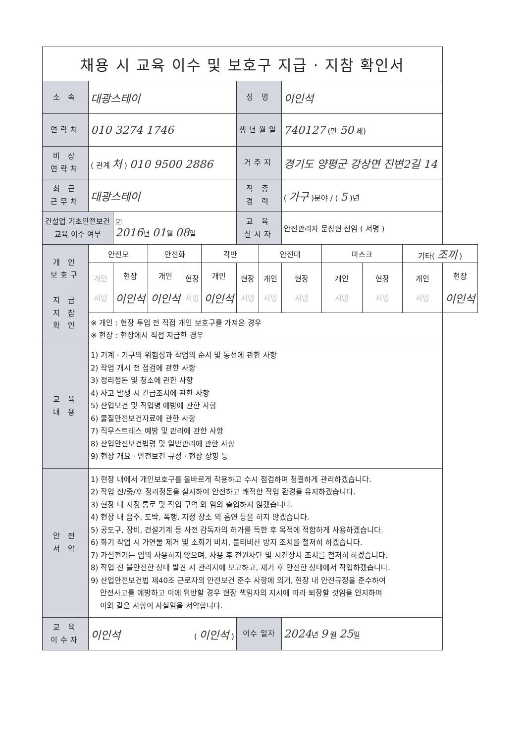| 채용 시 교육 이수 및 보호구 지급 · 지참 확인서 | | | | | | | | | | | | |
| 소 속 | 대광스테이 | | | | | 성 명 | | 이인석 | | | | |
| 연락처 | 010 3274 1746 | | | | | 생년월일 | | 740127 (만 50 세) | | | | |
| 비 상 연락처 | ( 관계 처 ) 010 9500 2886 | | | | | 거주지 | | 경기도 양평군 강상면 진변2길 14 | | | | |
| 최 근 근무처 | 대광스테이 | | | | | 직 종 경 력 | | ( 가구 )분야 / ( 5 )년 | | | | |
| 건설업 기초안전보건 교육 이수 여부 | | ☑ 2016 년 01 월 08 일 | | | | 교 육 실시자 | | 안전관리자 문창현 선임 ( 서명 ) | | | | |
| 개 인 보호구 지 급 지 참 확 인 | 안전모 | | 안전화 | | 각반 | | 안전대 | | 마스크 | | 기타( 조끼 ) | |
| | 개인 서명 | 현장 이인석 | 개인 이인석 | 현장 서명 | 개인 이인석 | 현장 서명 | 개인 서명 | 현장 서명 | 개인 서명 | 현장 서명 | 개인 서명 | 현장 이인석 |
| | ※ 개인 : 현장 투입 전 직접 개인 보호구를 가져온 경우 | | | | | | | | | | | |
| | ※ 현장 : 현장에서 직접 지급한 경우 | | | | | | | | | | | |
| 교 육 내 용 | 1) 기계 · 기구의 위험성과 작업의 순서 및 동선에 관한 사항 2) 작업 개시 전 점검에 관한 사항 3) 정리정돈 및 청소에 관한 사항 4) 사고 발생 시 긴급조치에 관한 사항 5) 산업보건 및 직업병 예방에 관한 사항 6) 물질안전보건자료에 관한 사항 7) 직무스트레스 예방 및 관리에 관한 사항 8) 산업안전보건법령 및 일반관리에 관한 사항 9) 현장 개요 · 안전보건 규정 · 현장 상황 등 | | | | | | | | | | | |
| 안 전 서 약 | 1) 현장 내에서 개인보호구를 올바르게 착용하고 수시 점검하며 청결하게 관리하겠습니다. 2) 작업 전/중/후 정리정돈을 실시하여 안전하고 쾌적한 작업 환경을 유지하겠습니다. 3) 현장 내 지정 통로 및 작업 구역 외 임의 출입하지 않겠습니다. 4) 현장 내 음주, 도박, 폭행, 지정 장소 외 흡연 등을 하지 않겠습니다. 5) 공도구, 장비, 건설기계 등 사전 감독자의 허가를 득한 후 목적에 적합하게 사용하겠습니다. 6) 화기 작업 시 가연물 제거 및 소화기 비치, 불티비산 방지 조치를 철저히 하겠습니다. 7) 가설전기는 임의 사용하지 않으며, 사용 후 전원차단 및 시건장치 조치를 철저히 하겠습니다. 8) 작업 전 불안전한 상태 발견 시 관리자에 보고하고, 제거 후 안전한 상태에서 작업하겠습니다. 9) 산업안전보건법 제40조 근로자의 안전보건 준수 사항에 의거, 현장 내 안전규정을 준수하여 안전사고를 예방하고 이에 위반할 경우 현장 책임자의 지시에 따라 퇴장할 것임을 인지하며 이와 같은 사항이 사실임을 서약합니다. | | | | | | | | | | | |
| 교 육 이수자 | 이인석 ( 이인석 ) | | | | | 이수 일자 | | 2024 년 9 월 25 일 | | | | |